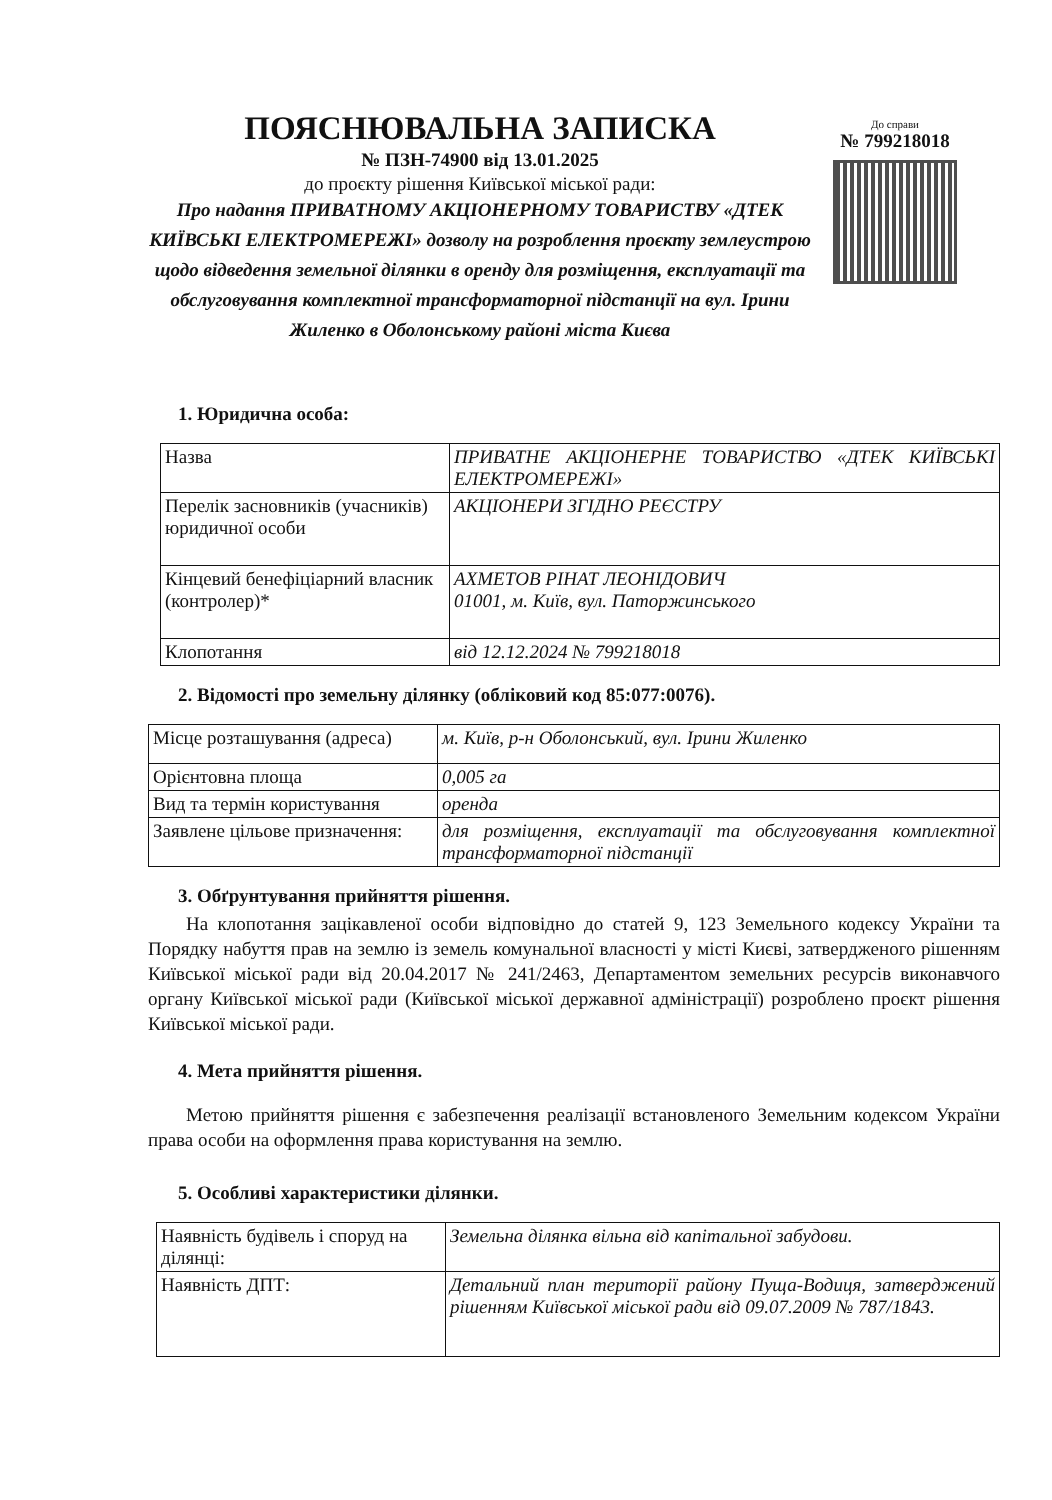ПОЯСНЮВАЛЬНА ЗАПИСКА
№ ПЗН-74900 від 13.01.2025
до проєкту рішення Київської міської ради:
Про надання ПРИВАТНОМУ АКЦІОНЕРНОМУ ТОВАРИСТВУ «ДТЕК КИЇВСЬКІ ЕЛЕКТРОМЕРЕЖІ» дозволу на розроблення проєкту землеустрою щодо відведення земельної ділянки в оренду для розміщення, експлуатації та обслуговування комплектної трансформаторної підстанції на вул. Ірини Жиленко в Оболонському районі міста Києва
До справи
№ 799218018
1. Юридична особа:
| Назва | ПРИВАТНЕ АКЦІОНЕРНЕ ТОВАРИСТВО «ДТЕК КИЇВСЬКІ ЕЛЕКТРОМЕРЕЖІ» |
| Перелік засновників (учасників) юридичної особи | АКЦІОНЕРИ ЗГІДНО РЕЄСТРУ |
| Кінцевий бенефіціарний власник (контролер)* | АХМЕТОВ РІНАТ ЛЕОНІДОВИЧ 01001, м. Київ, вул. Паторжинського |
| Клопотання | від 12.12.2024 № 799218018 |
2. Відомості про земельну ділянку (обліковий код 85:077:0076).
| Місце розташування (адреса) | м. Київ, р-н Оболонський, вул. Ірини Жиленко |
| Орієнтовна площа | 0,005 га |
| Вид та термін користування | оренда |
| Заявлене цільове призначення: | для розміщення, експлуатації та обслуговування комплектної трансформаторної підстанції |
3. Обґрунтування прийняття рішення.
На клопотання зацікавленої особи відповідно до статей 9, 123 Земельного кодексу України та Порядку набуття прав на землю із земель комунальної власності у місті Києві, затвердженого рішенням Київської міської ради від 20.04.2017 № 241/2463, Департаментом земельних ресурсів виконавчого органу Київської міської ради (Київської міської державної адміністрації) розроблено проєкт рішення Київської міської ради.
4. Мета прийняття рішення.
Метою прийняття рішення є забезпечення реалізації встановленого Земельним кодексом України права особи на оформлення права користування на землю.
5. Особливі характеристики ділянки.
| Наявність будівель і споруд на ділянці: | Земельна ділянка вільна від капітальної забудови. |
| Наявність ДПТ: | Детальний план території району Пуща-Водиця, затверджений рішенням Київської міської ради від 09.07.2009 № 787/1843. |